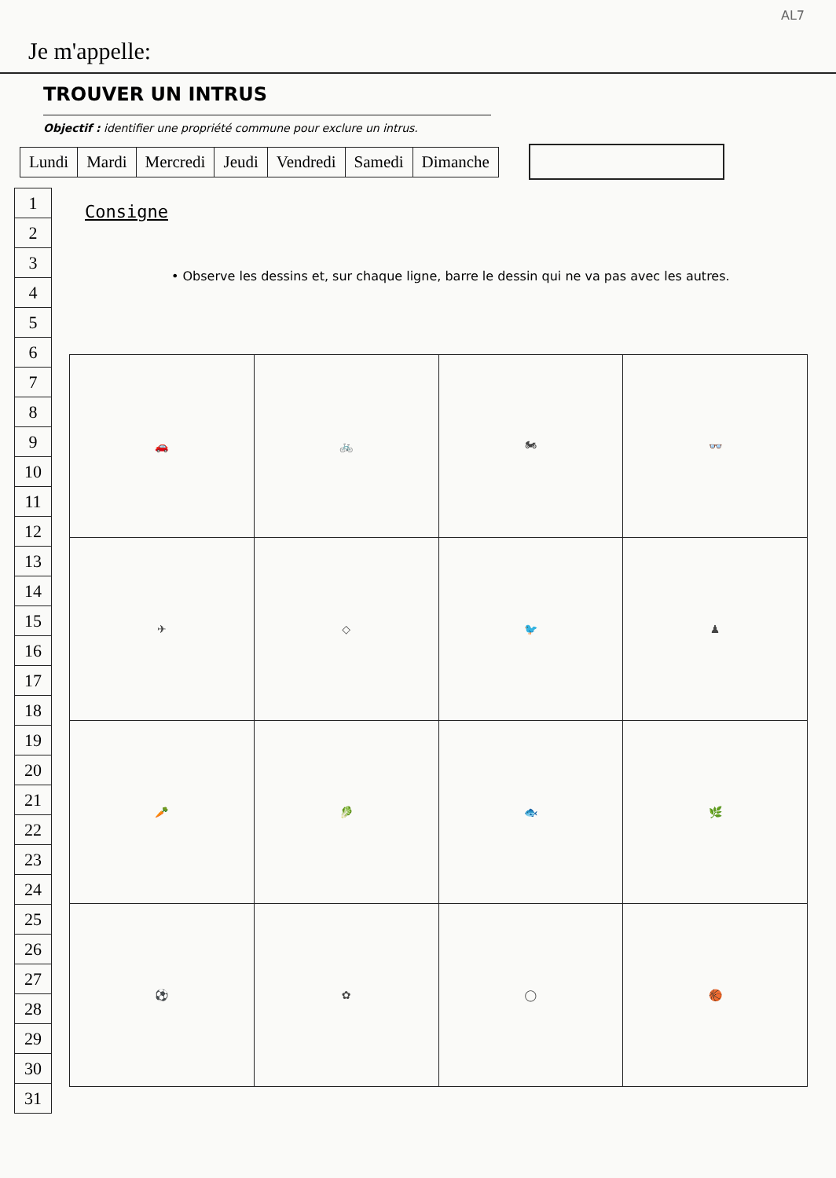AL7
Je m'appelle:
TROUVER UN INTRUS
Objectif : identifier une propriété commune pour exclure un intrus.
| Lundi | Mardi | Mercredi | Jeudi | Vendredi | Samedi | Dimanche |
| 1 |
| 2 |
| 3 |
| 4 |
| 5 |
| 6 |
| 7 |
| 8 |
| 9 |
| 10 |
| 11 |
| 12 |
| 13 |
| 14 |
| 15 |
| 16 |
| 17 |
| 18 |
| 19 |
| 20 |
| 21 |
| 22 |
| 23 |
| 24 |
| 25 |
| 26 |
| 27 |
| 28 |
| 29 |
| 30 |
| 31 |
Consigne
• Observe les dessins et, sur chaque ligne, barre le dessin qui ne va pas avec les autres.
| 🚗 | 🚲 | 🏍 | 👓 |
| ✈ | ◇ | 🐦 | ♟ |
| 🥕 | 🥬 | 🐟 | 🌿 |
| ⚽ | ✿ | ◯ | 🏀 |